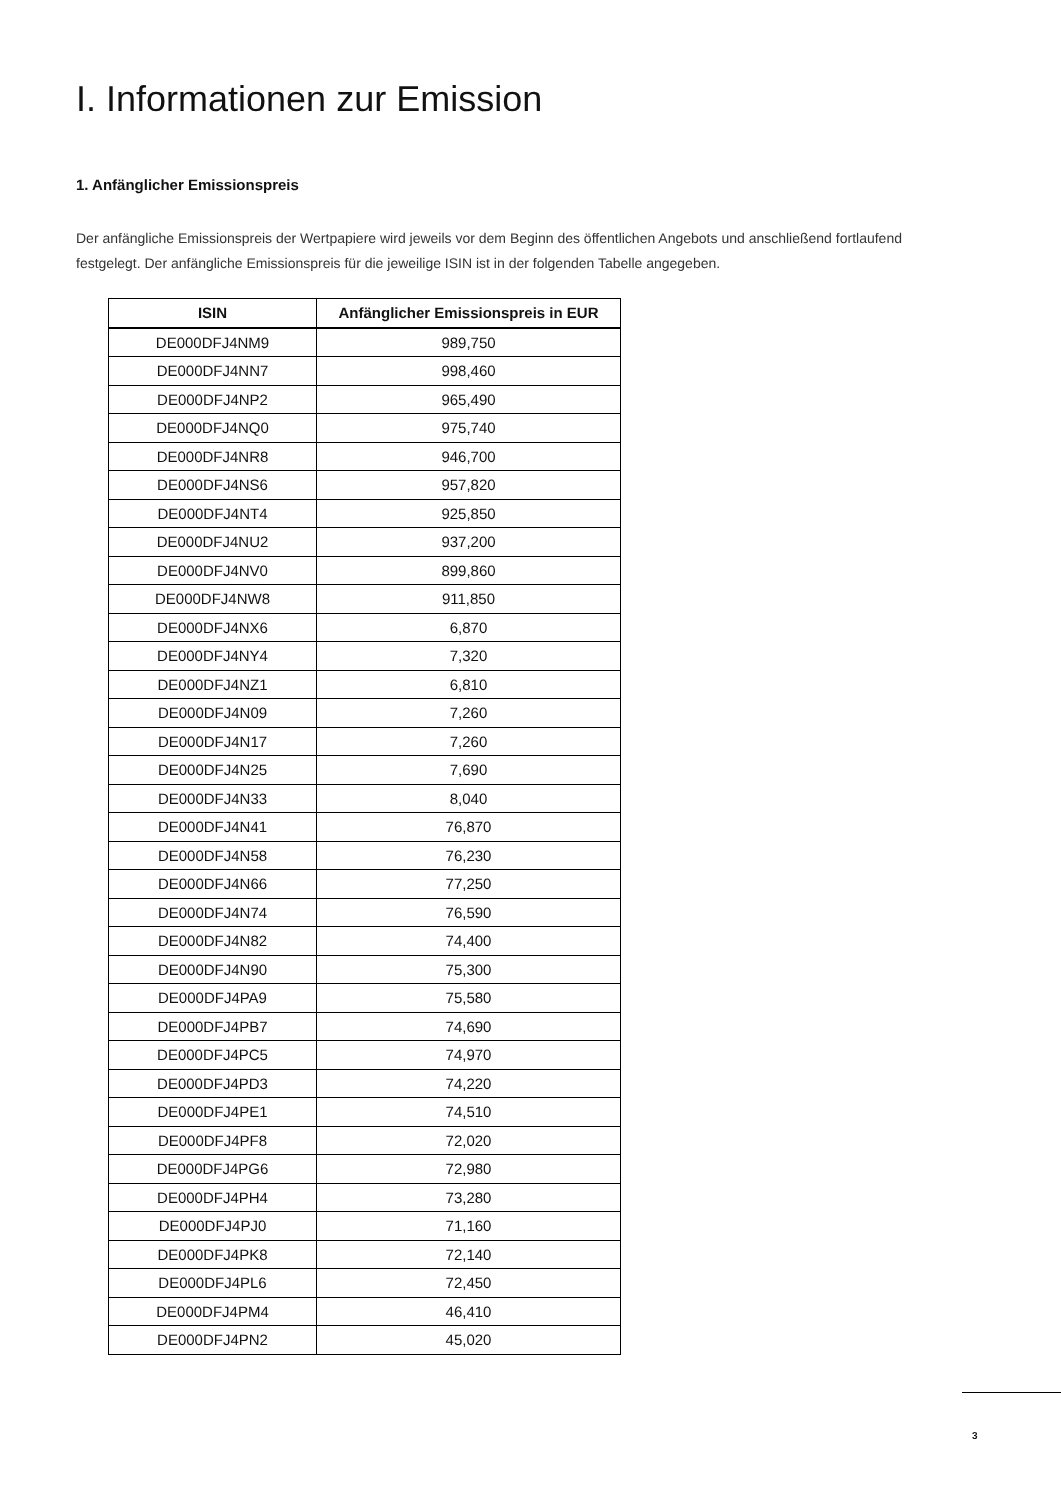I. Informationen zur Emission
1. Anfänglicher Emissionspreis
Der anfängliche Emissionspreis der Wertpapiere wird jeweils vor dem Beginn des öffentlichen Angebots und anschließend fortlaufend festgelegt. Der anfängliche Emissionspreis für die jeweilige ISIN ist in der folgenden Tabelle angegeben.
| ISIN | Anfänglicher Emissionspreis in EUR |
| --- | --- |
| DE000DFJ4NM9 | 989,750 |
| DE000DFJ4NN7 | 998,460 |
| DE000DFJ4NP2 | 965,490 |
| DE000DFJ4NQ0 | 975,740 |
| DE000DFJ4NR8 | 946,700 |
| DE000DFJ4NS6 | 957,820 |
| DE000DFJ4NT4 | 925,850 |
| DE000DFJ4NU2 | 937,200 |
| DE000DFJ4NV0 | 899,860 |
| DE000DFJ4NW8 | 911,850 |
| DE000DFJ4NX6 | 6,870 |
| DE000DFJ4NY4 | 7,320 |
| DE000DFJ4NZ1 | 6,810 |
| DE000DFJ4N09 | 7,260 |
| DE000DFJ4N17 | 7,260 |
| DE000DFJ4N25 | 7,690 |
| DE000DFJ4N33 | 8,040 |
| DE000DFJ4N41 | 76,870 |
| DE000DFJ4N58 | 76,230 |
| DE000DFJ4N66 | 77,250 |
| DE000DFJ4N74 | 76,590 |
| DE000DFJ4N82 | 74,400 |
| DE000DFJ4N90 | 75,300 |
| DE000DFJ4PA9 | 75,580 |
| DE000DFJ4PB7 | 74,690 |
| DE000DFJ4PC5 | 74,970 |
| DE000DFJ4PD3 | 74,220 |
| DE000DFJ4PE1 | 74,510 |
| DE000DFJ4PF8 | 72,020 |
| DE000DFJ4PG6 | 72,980 |
| DE000DFJ4PH4 | 73,280 |
| DE000DFJ4PJ0 | 71,160 |
| DE000DFJ4PK8 | 72,140 |
| DE000DFJ4PL6 | 72,450 |
| DE000DFJ4PM4 | 46,410 |
| DE000DFJ4PN2 | 45,020 |
3